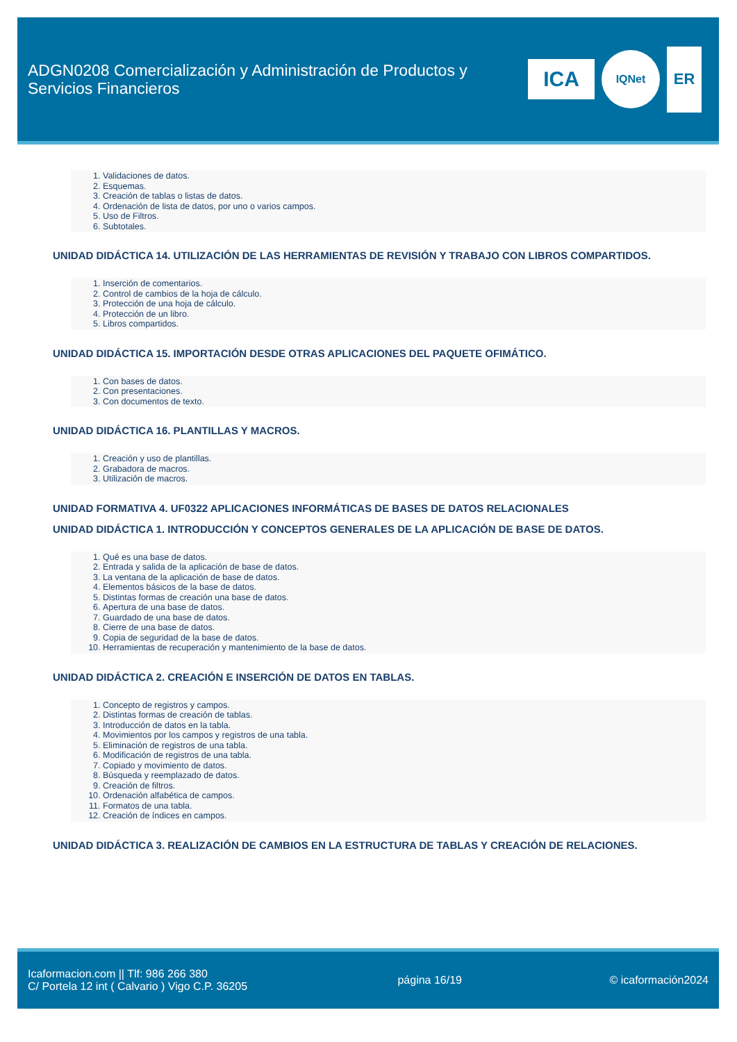ADGN0208 Comercialización y Administración de Productos y Servicios Financieros
ICA
IQNet
ER
1. Validaciones de datos.
2. Esquemas.
3. Creación de tablas o listas de datos.
4. Ordenación de lista de datos, por uno o varios campos.
5. Uso de Filtros.
6. Subtotales.
UNIDAD DIDÁCTICA 14. UTILIZACIÓN DE LAS HERRAMIENTAS DE REVISIÓN Y TRABAJO CON LIBROS COMPARTIDOS.
1. Inserción de comentarios.
2. Control de cambios de la hoja de cálculo.
3. Protección de una hoja de cálculo.
4. Protección de un libro.
5. Libros compartidos.
UNIDAD DIDÁCTICA 15. IMPORTACIÓN DESDE OTRAS APLICACIONES DEL PAQUETE OFIMÁTICO.
1. Con bases de datos.
2. Con presentaciones.
3. Con documentos de texto.
UNIDAD DIDÁCTICA 16. PLANTILLAS Y MACROS.
1. Creación y uso de plantillas.
2. Grabadora de macros.
3. Utilización de macros.
UNIDAD FORMATIVA 4. UF0322 APLICACIONES INFORMÁTICAS DE BASES DE DATOS RELACIONALES
UNIDAD DIDÁCTICA 1. INTRODUCCIÓN Y CONCEPTOS GENERALES DE LA APLICACIÓN DE BASE DE DATOS.
1. Qué es una base de datos.
2. Entrada y salida de la aplicación de base de datos.
3. La ventana de la aplicación de base de datos.
4. Elementos básicos de la base de datos.
5. Distintas formas de creación una base de datos.
6. Apertura de una base de datos.
7. Guardado de una base de datos.
8. Cierre de una base de datos.
9. Copia de seguridad de la base de datos.
10. Herramientas de recuperación y mantenimiento de la base de datos.
UNIDAD DIDÁCTICA 2. CREACIÓN E INSERCIÓN DE DATOS EN TABLAS.
1. Concepto de registros y campos.
2. Distintas formas de creación de tablas.
3. Introducción de datos en la tabla.
4. Movimientos por los campos y registros de una tabla.
5. Eliminación de registros de una tabla.
6. Modificación de registros de una tabla.
7. Copiado y movimiento de datos.
8. Búsqueda y reemplazado de datos.
9. Creación de filtros.
10. Ordenación alfabética de campos.
11. Formatos de una tabla.
12. Creación de índices en campos.
UNIDAD DIDÁCTICA 3. REALIZACIÓN DE CAMBIOS EN LA ESTRUCTURA DE TABLAS Y CREACIÓN DE RELACIONES.
Icaformacion.com || Tlf: 986 266 380
C/ Portela 12 int ( Calvario ) Vigo C.P. 36205
página 16/19 © icaformación2024